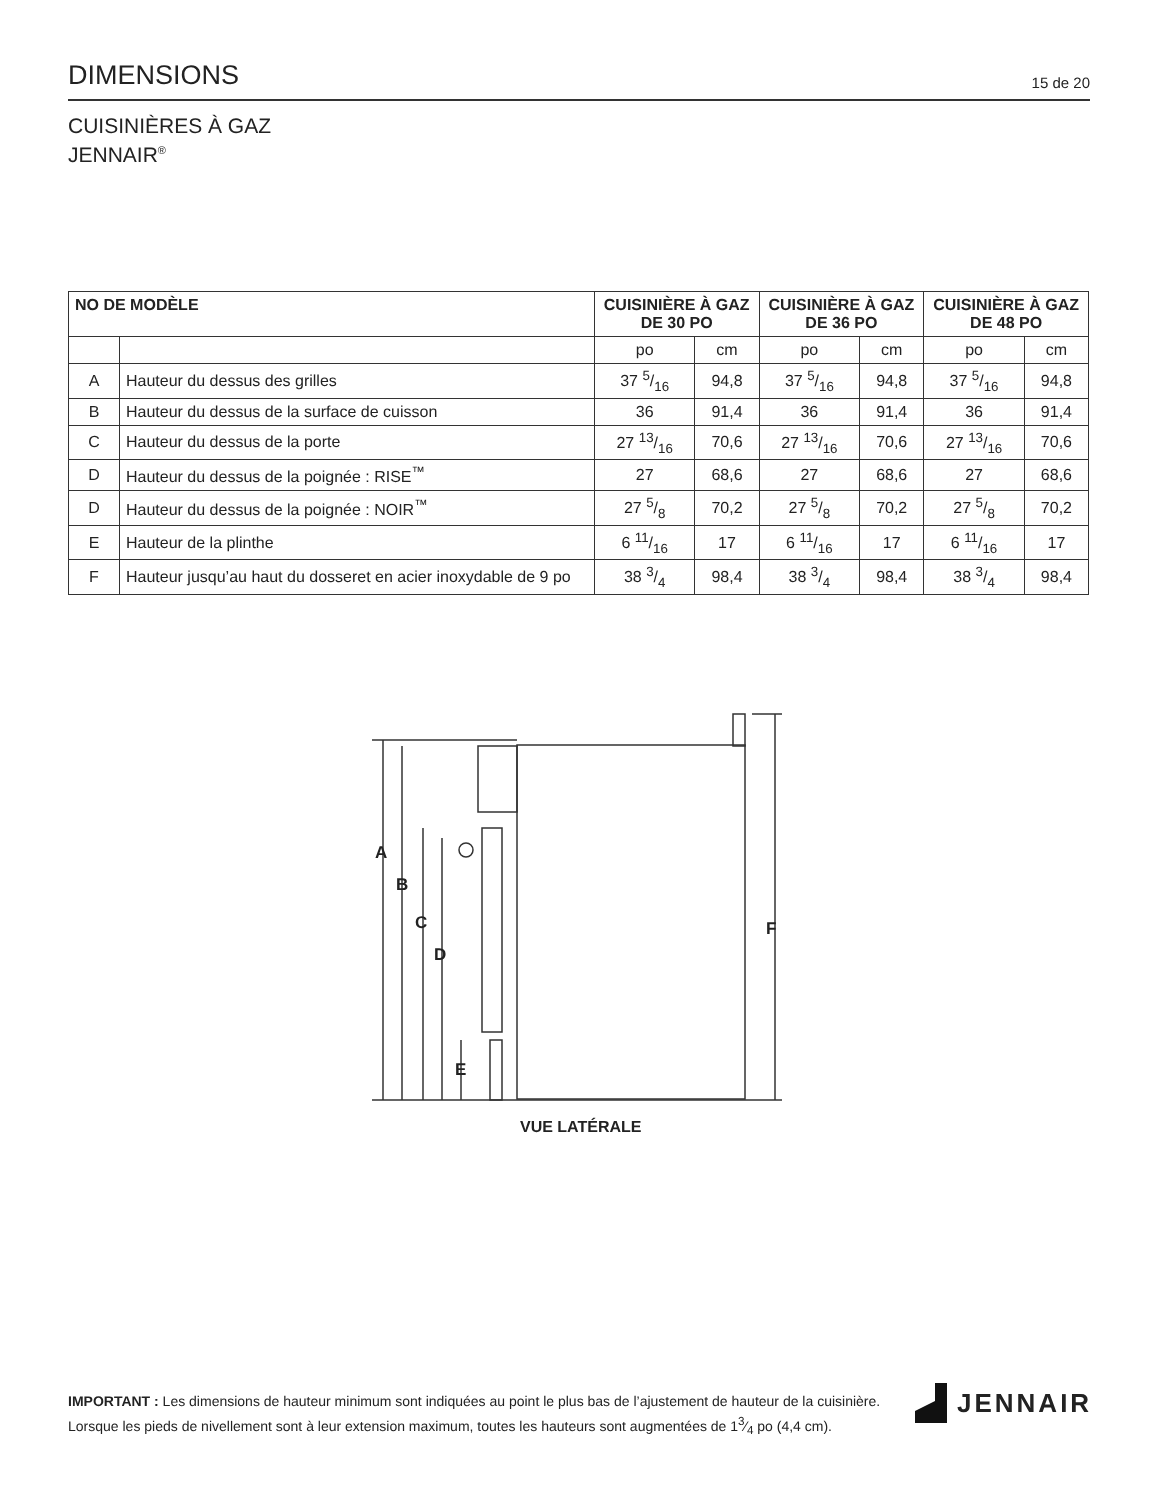DIMENSIONS
15 de 20
CUISINIÈRES À GAZ
JENNAIR<sup>®</sup>
| NO DE MODÈLE | | CUISINIÈRE À GAZ DE 30 PO | | CUISINIÈRE À GAZ DE 36 PO | | CUISINIÈRE À GAZ DE 48 PO | |
| --- | --- | --- | --- | --- | --- | --- | --- |
| | | po | cm | po | cm | po | cm |
| A | Hauteur du dessus des grilles | 37 5/16 | 94,8 | 37 5/16 | 94,8 | 37 5/16 | 94,8 |
| B | Hauteur du dessus de la surface de cuisson | 36 | 91,4 | 36 | 91,4 | 36 | 91,4 |
| C | Hauteur du dessus de la porte | 27 13/16 | 70,6 | 27 13/16 | 70,6 | 27 13/16 | 70,6 |
| D | Hauteur du dessus de la poignée : RISE<sup>™</sup> | 27 | 68,6 | 27 | 68,6 | 27 | 68,6 |
| D | Hauteur du dessus de la poignée : NOIR<sup>™</sup> | 27 5/8 | 70,2 | 27 5/8 | 70,2 | 27 5/8 | 70,2 |
| E | Hauteur de la plinthe | 6 11/16 | 17 | 6 11/16 | 17 | 6 11/16 | 17 |
| F | Hauteur jusqu’au haut du dosseret en acier inoxydable de 9 po | 38 3/4 | 98,4 | 38 3/4 | 98,4 | 38 3/4 | 98,4 |
A
B
C
D
E
F
VUE LATÉRALE
IMPORTANT : Les dimensions de hauteur minimum sont indiquées au point le plus bas de l’ajustement de hauteur de la cuisinière. Lorsque les pieds de nivellement sont à leur extension maximum, toutes les hauteurs sont augmentées de 13⁄4 po (4,4 cm).
JENNAIR